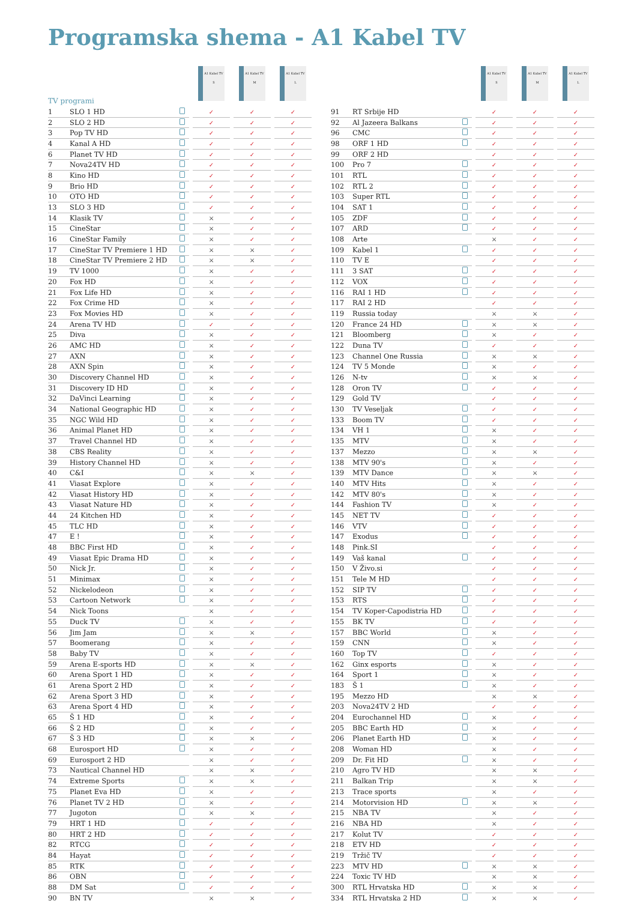Programska shema - A1 Kabel TV
| TV programi | | | A1 Kabel TV S | A1 Kabel TV M | A1 Kabel TV L |
| --- | --- | --- | --- | --- | --- |
| 1 | SLO 1 HD | | ✓ | ✓ | ✓ |
| 2 | SLO 2 HD | | ✓ | ✓ | ✓ |
| 3 | Pop TV HD | | ✓ | ✓ | ✓ |
| 4 | Kanal A HD | | ✓ | ✓ | ✓ |
| 6 | Planet TV HD | | ✓ | ✓ | ✓ |
| 7 | Nova24TV HD | | ✓ | ✓ | ✓ |
| 8 | Kino HD | | ✓ | ✓ | ✓ |
| 9 | Brio HD | | ✓ | ✓ | ✓ |
| 10 | OTO HD | | ✓ | ✓ | ✓ |
| 13 | SLO 3 HD | | ✓ | ✓ | ✓ |
| 14 | Klasik TV | | × | ✓ | ✓ |
| 15 | CineStar | | × | ✓ | ✓ |
| 16 | CineStar Family | | × | ✓ | ✓ |
| 17 | CineStar TV Premiere 1 HD | | × | × | ✓ |
| 18 | CineStar TV Premiere 2 HD | | × | × | ✓ |
| 19 | TV 1000 | | × | ✓ | ✓ |
| 20 | Fox HD | | × | ✓ | ✓ |
| 21 | Fox Life HD | | × | ✓ | ✓ |
| 22 | Fox Crime HD | | × | ✓ | ✓ |
| 23 | Fox Movies HD | | × | ✓ | ✓ |
| 24 | Arena TV HD | | ✓ | ✓ | ✓ |
| 25 | Diva | | × | ✓ | ✓ |
| 26 | AMC HD | | × | ✓ | ✓ |
| 27 | AXN | | × | ✓ | ✓ |
| 28 | AXN Spin | | × | ✓ | ✓ |
| 30 | Discovery Channel HD | | × | ✓ | ✓ |
| 31 | Discovery ID HD | | × | ✓ | ✓ |
| 32 | DaVinci Learning | | × | ✓ | ✓ |
| 34 | National Geographic HD | | × | ✓ | ✓ |
| 35 | NGC Wild HD | | × | ✓ | ✓ |
| 36 | Animal Planet HD | | × | ✓ | ✓ |
| 37 | Travel Channel HD | | × | ✓ | ✓ |
| 38 | CBS Reality | | × | ✓ | ✓ |
| 39 | History Channel HD | | × | ✓ | ✓ |
| 40 | C&I | | × | × | ✓ |
| 41 | Viasat Explore | | × | ✓ | ✓ |
| 42 | Viasat History HD | | × | ✓ | ✓ |
| 43 | Viasat Nature HD | | × | ✓ | ✓ |
| 44 | 24 Kitchen HD | | × | ✓ | ✓ |
| 45 | TLC HD | | × | ✓ | ✓ |
| 47 | E ! | | × | ✓ | ✓ |
| 48 | BBC First HD | | × | ✓ | ✓ |
| 49 | Viasat Epic Drama HD | | × | ✓ | ✓ |
| 50 | Nick Jr. | | × | ✓ | ✓ |
| 51 | Minimax | | × | ✓ | ✓ |
| 52 | Nickelodeon | | × | ✓ | ✓ |
| 53 | Cartoon Network | | × | ✓ | ✓ |
| 54 | Nick Toons | | × | ✓ | ✓ |
| 55 | Duck TV | | × | ✓ | ✓ |
| 56 | Jim Jam | | × | × | ✓ |
| 57 | Boomerang | | × | ✓ | ✓ |
| 58 | Baby TV | | × | ✓ | ✓ |
| 59 | Arena E-sports HD | | × | × | ✓ |
| 60 | Arena Sport 1 HD | | × | ✓ | ✓ |
| 61 | Arena Sport 2 HD | | × | ✓ | ✓ |
| 62 | Arena Sport 3 HD | | × | ✓ | ✓ |
| 63 | Arena Sport 4 HD | | × | ✓ | ✓ |
| 65 | Š 1 HD | | × | ✓ | ✓ |
| 66 | Š 2 HD | | × | ✓ | ✓ |
| 67 | Š 3 HD | | × | × | ✓ |
| 68 | Eurosport HD | | × | ✓ | ✓ |
| 69 | Eurosport 2 HD | | × | ✓ | ✓ |
| 73 | Nautical Channel HD | | × | × | ✓ |
| 74 | Extreme Sports | | × | × | ✓ |
| 75 | Planet Eva HD | | × | ✓ | ✓ |
| 76 | Planet TV 2 HD | | × | ✓ | ✓ |
| 77 | Jugoton | | × | × | ✓ |
| 79 | HRT 1 HD | | ✓ | ✓ | ✓ |
| 80 | HRT 2 HD | | ✓ | ✓ | ✓ |
| 82 | RTCG | | ✓ | ✓ | ✓ |
| 84 | Hayat | | ✓ | ✓ | ✓ |
| 85 | RTK | | ✓ | ✓ | ✓ |
| 86 | OBN | | ✓ | ✓ | ✓ |
| 88 | DM Sat | | ✓ | ✓ | ✓ |
| 90 | BN TV | | × | × | ✓ |
| | | | A1 Kabel TV S | A1 Kabel TV M | A1 Kabel TV L |
| --- | --- | --- | --- | --- | --- |
| 91 | RT Srbije HD | | ✓ | ✓ | ✓ |
| 92 | Al Jazeera Balkans | | ✓ | ✓ | ✓ |
| 96 | CMC | | ✓ | ✓ | ✓ |
| 98 | ORF 1 HD | | ✓ | ✓ | ✓ |
| 99 | ORF 2 HD | | ✓ | ✓ | ✓ |
| 100 | Pro 7 | | ✓ | ✓ | ✓ |
| 101 | RTL | | ✓ | ✓ | ✓ |
| 102 | RTL 2 | | ✓ | ✓ | ✓ |
| 103 | Super RTL | | ✓ | ✓ | ✓ |
| 104 | SAT 1 | | ✓ | ✓ | ✓ |
| 105 | ZDF | | ✓ | ✓ | ✓ |
| 107 | ARD | | ✓ | ✓ | ✓ |
| 108 | Arte | | × | ✓ | ✓ |
| 109 | Kabel 1 | | ✓ | ✓ | ✓ |
| 110 | TV E | | ✓ | ✓ | ✓ |
| 111 | 3 SAT | | ✓ | ✓ | ✓ |
| 112 | VOX | | ✓ | ✓ | ✓ |
| 116 | RAI 1 HD | | ✓ | ✓ | ✓ |
| 117 | RAI 2 HD | | ✓ | ✓ | ✓ |
| 119 | Russia today | | × | × | ✓ |
| 120 | France 24 HD | | × | × | ✓ |
| 121 | Bloomberg | | × | ✓ | ✓ |
| 122 | Duna TV | | ✓ | ✓ | ✓ |
| 123 | Channel One Russia | | × | × | ✓ |
| 124 | TV 5 Monde | | × | ✓ | ✓ |
| 126 | N-tv | | × | × | ✓ |
| 128 | Oron TV | | ✓ | ✓ | ✓ |
| 129 | Gold TV | | ✓ | ✓ | ✓ |
| 130 | TV Veseljak | | ✓ | ✓ | ✓ |
| 133 | Boom TV | | ✓ | ✓ | ✓ |
| 134 | VH 1 | | × | ✓ | ✓ |
| 135 | MTV | | × | ✓ | ✓ |
| 137 | Mezzo | | × | × | ✓ |
| 138 | MTV 90's | | × | ✓ | ✓ |
| 139 | MTV Dance | | × | × | ✓ |
| 140 | MTV Hits | | × | ✓ | ✓ |
| 142 | MTV 80's | | × | ✓ | ✓ |
| 144 | Fashion TV | | × | ✓ | ✓ |
| 145 | NET TV | | ✓ | ✓ | ✓ |
| 146 | VTV | | ✓ | ✓ | ✓ |
| 147 | Exodus | | ✓ | ✓ | ✓ |
| 148 | Pink.SI | | ✓ | ✓ | ✓ |
| 149 | Vaš kanal | | ✓ | ✓ | ✓ |
| 150 | V Živo.si | | ✓ | ✓ | ✓ |
| 151 | Tele M HD | | ✓ | ✓ | ✓ |
| 152 | SIP TV | | ✓ | ✓ | ✓ |
| 153 | RTS | | ✓ | ✓ | ✓ |
| 154 | TV Koper-Capodistria HD | | ✓ | ✓ | ✓ |
| 155 | BK TV | | ✓ | ✓ | ✓ |
| 157 | BBC World | | × | ✓ | ✓ |
| 159 | CNN | | × | ✓ | ✓ |
| 160 | Top TV | | ✓ | ✓ | ✓ |
| 162 | Ginx esports | | × | ✓ | ✓ |
| 164 | Sport 1 | | × | ✓ | ✓ |
| 183 | Š 1 | | × | ✓ | ✓ |
| 195 | Mezzo HD | | × | × | ✓ |
| 203 | Nova24TV 2 HD | | ✓ | ✓ | ✓ |
| 204 | Eurochannel HD | | × | ✓ | ✓ |
| 205 | BBC Earth HD | | × | ✓ | ✓ |
| 206 | Planet Earth HD | | × | ✓ | ✓ |
| 208 | Woman HD | | × | ✓ | ✓ |
| 209 | Dr. Fit HD | | × | ✓ | ✓ |
| 210 | Agro TV HD | | × | × | ✓ |
| 211 | Balkan Trip | | × | × | ✓ |
| 213 | Trace sports | | × | ✓ | ✓ |
| 214 | Motorvision HD | | × | × | ✓ |
| 215 | NBA TV | | × | ✓ | ✓ |
| 216 | NBA HD | | × | ✓ | ✓ |
| 217 | Kolut TV | | ✓ | ✓ | ✓ |
| 218 | ETV HD | | ✓ | ✓ | ✓ |
| 219 | Tržič TV | | ✓ | ✓ | ✓ |
| 223 | MTV HD | | × | × | ✓ |
| 224 | Toxic TV HD | | × | × | ✓ |
| 300 | RTL Hrvatska HD | | × | × | ✓ |
| 334 | RTL Hrvatska 2 HD | | × | × | ✓ |